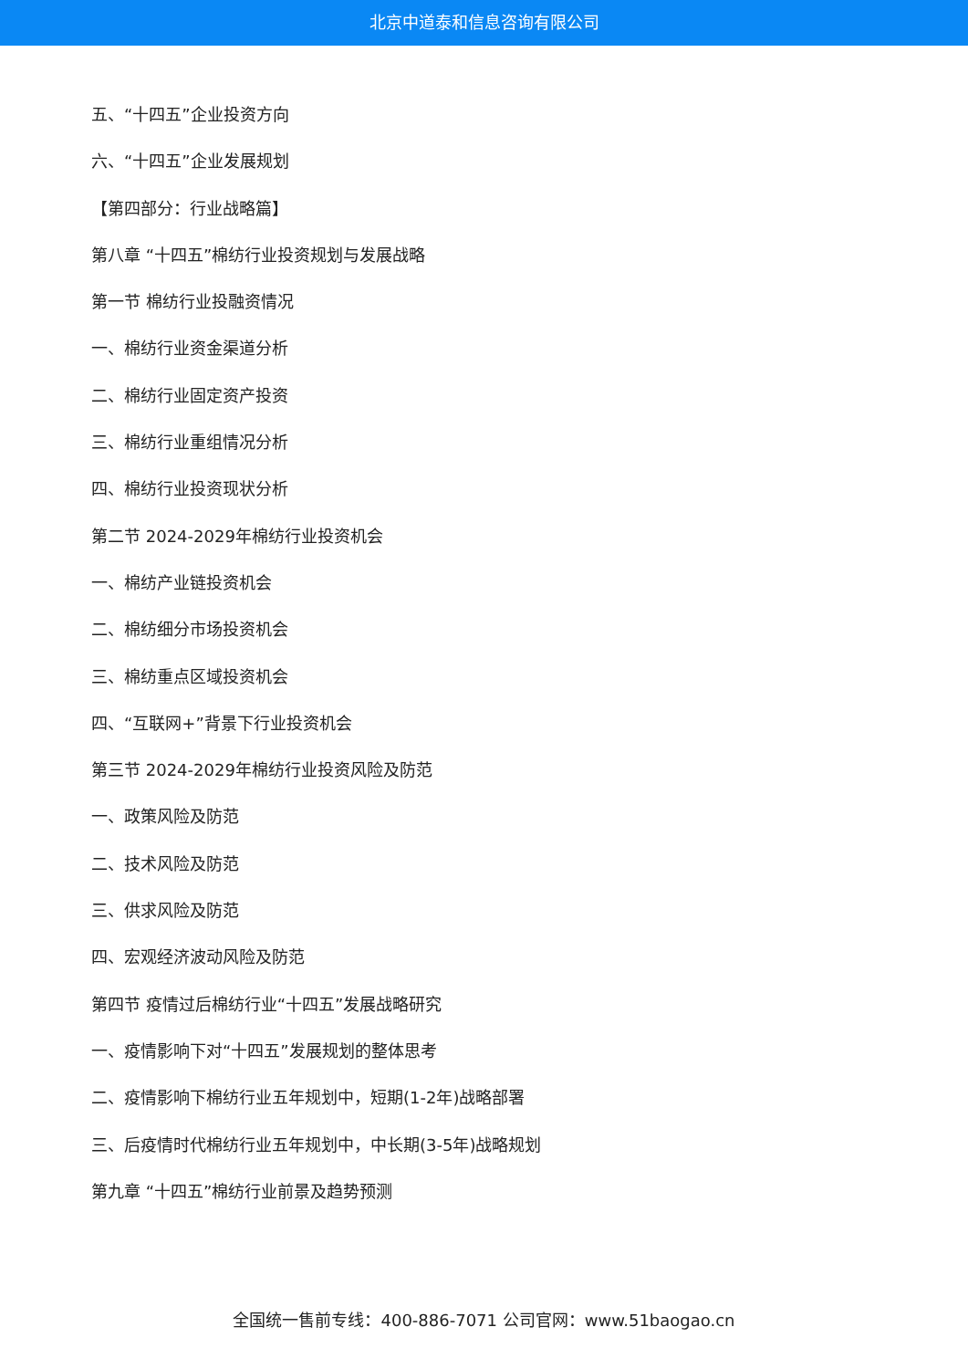北京中道泰和信息咨询有限公司
五、“十四五”企业投资方向
六、“十四五”企业发展规划
【第四部分：行业战略篇】
第八章 “十四五”棉纺行业投资规划与发展战略
第一节 棉纺行业投融资情况
一、棉纺行业资金渠道分析
二、棉纺行业固定资产投资
三、棉纺行业重组情况分析
四、棉纺行业投资现状分析
第二节 2024-2029年棉纺行业投资机会
一、棉纺产业链投资机会
二、棉纺细分市场投资机会
三、棉纺重点区域投资机会
四、“互联网+”背景下行业投资机会
第三节 2024-2029年棉纺行业投资风险及防范
一、政策风险及防范
二、技术风险及防范
三、供求风险及防范
四、宏观经济波动风险及防范
第四节 疫情过后棉纺行业“十四五”发展战略研究
一、疫情影响下对“十四五”发展规划的整体思考
二、疫情影响下棉纺行业五年规划中，短期(1-2年)战略部署
三、后疫情时代棉纺行业五年规划中，中长期(3-5年)战略规划
第九章 “十四五”棉纺行业前景及趋势预测
全国统一售前专线：400-886-7071 公司官网：www.51baogao.cn